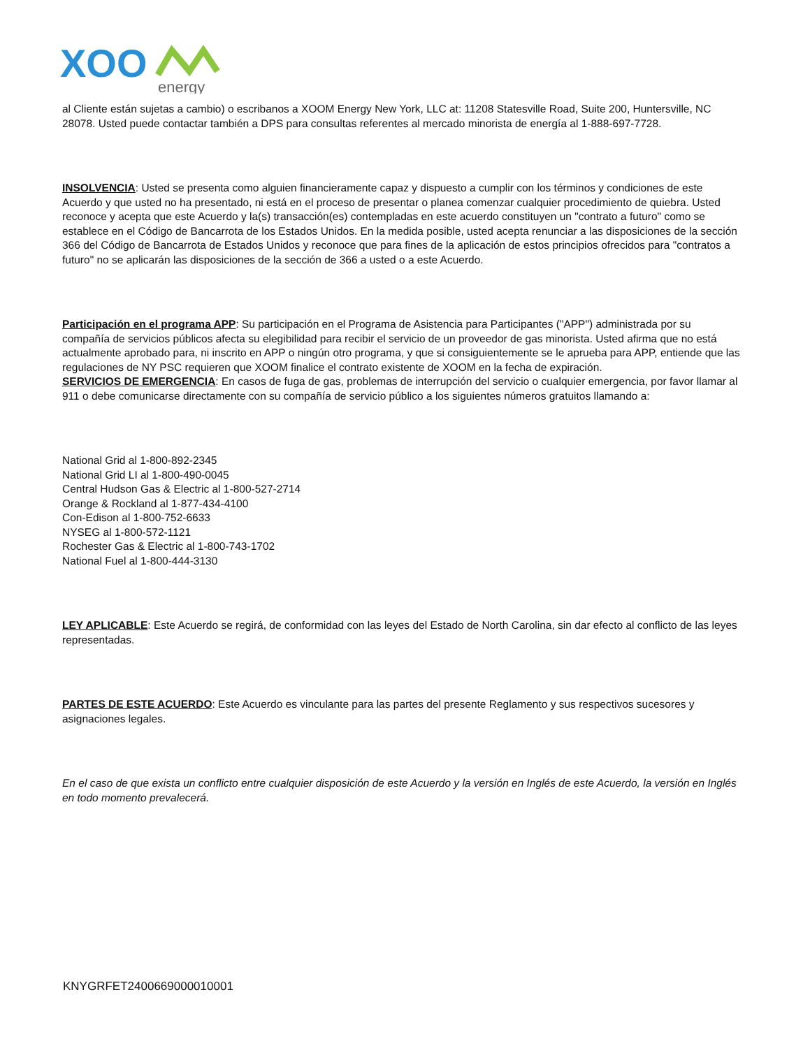XOO
energy
al Cliente están sujetas a cambio) o escribanos a XOOM Energy New York, LLC at: 11208 Statesville Road, Suite 200, Huntersville, NC 28078. Usted puede contactar también a DPS para consultas referentes al mercado minorista de energía al 1-888-697-7728.
INSOLVENCIA: Usted se presenta como alguien financieramente capaz y dispuesto a cumplir con los términos y condiciones de este Acuerdo y que usted no ha presentado, ni está en el proceso de presentar o planea comenzar cualquier procedimiento de quiebra. Usted reconoce y acepta que este Acuerdo y la(s) transacción(es) contempladas en este acuerdo constituyen un "contrato a futuro" como se establece en el Código de Bancarrota de los Estados Unidos. En la medida posible, usted acepta renunciar a las disposiciones de la sección 366 del Código de Bancarrota de Estados Unidos y reconoce que para fines de la aplicación de estos principios ofrecidos para "contratos a futuro" no se aplicarán las disposiciones de la sección de 366 a usted o a este Acuerdo.
Participación en el programa APP: Su participación en el Programa de Asistencia para Participantes ("APP") administrada por su compañía de servicios públicos afecta su elegibilidad para recibir el servicio de un proveedor de gas minorista. Usted afirma que no está actualmente aprobado para, ni inscrito en APP o ningún otro programa, y que si consiguientemente se le aprueba para APP, entiende que las regulaciones de NY PSC requieren que XOOM finalice el contrato existente de XOOM en la fecha de expiración.
SERVICIOS DE EMERGENCIA: En casos de fuga de gas, problemas de interrupción del servicio o cualquier emergencia, por favor llamar al 911 o debe comunicarse directamente con su compañía de servicio público a los siguientes números gratuitos llamando a:
National Grid al 1-800-892-2345
National Grid LI al 1-800-490-0045
Central Hudson Gas & Electric al 1-800-527-2714
Orange & Rockland al 1-877-434-4100
Con-Edison al 1-800-752-6633
NYSEG al 1-800-572-1121
Rochester Gas & Electric al 1-800-743-1702
National Fuel al 1-800-444-3130
LEY APLICABLE: Este Acuerdo se regirá, de conformidad con las leyes del Estado de North Carolina, sin dar efecto al conflicto de las leyes representadas.
PARTES DE ESTE ACUERDO: Este Acuerdo es vinculante para las partes del presente Reglamento y sus respectivos sucesores y asignaciones legales.
En el caso de que exista un conflicto entre cualquier disposición de este Acuerdo y la versión en Inglés de este Acuerdo, la versión en Inglés en todo momento prevalecerá.
KNYGRFET2400669000010001